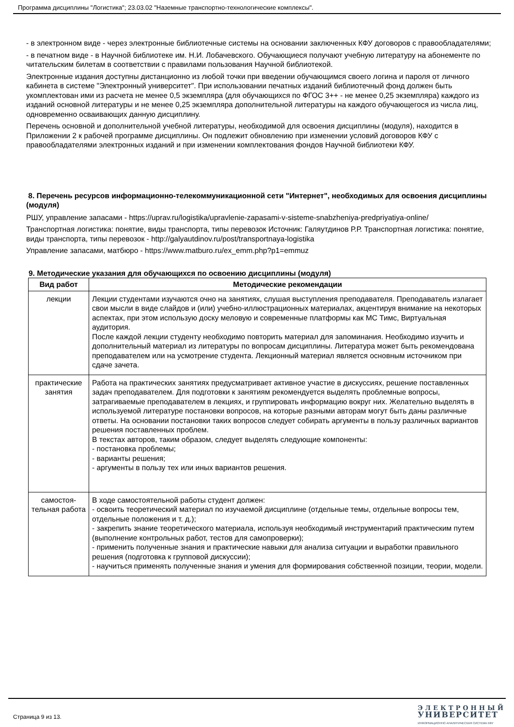Программа дисциплины "Логистика"; 23.03.02 "Наземные транспортно-технологические комплексы".
- в электронном виде - через электронные библиотечные системы на основании заключенных КФУ договоров с правообладателями;
- в печатном виде - в Научной библиотеке им. Н.И. Лобачевского. Обучающиеся получают учебную литературу на абонементе по читательским билетам в соответствии с правилами пользования Научной библиотекой.
Электронные издания доступны дистанционно из любой точки при введении обучающимся своего логина и пароля от личного кабинета в системе "Электронный университет". При использовании печатных изданий библиотечный фонд должен быть укомплектован ими из расчета не менее 0,5 экземпляра (для обучающихся по ФГОС 3++ - не менее 0,25 экземпляра) каждого из изданий основной литературы и не менее 0,25 экземпляра дополнительной литературы на каждого обучающегося из числа лиц, одновременно осваивающих данную дисциплину.
Перечень основной и дополнительной учебной литературы, необходимой для освоения дисциплины (модуля), находится в Приложении 2 к рабочей программе дисциплины. Он подлежит обновлению при изменении условий договоров КФУ с правообладателями электронных изданий и при изменении комплектования фондов Научной библиотеки КФУ.
8. Перечень ресурсов информационно-телекоммуникационной сети "Интернет", необходимых для освоения дисциплины (модуля)
РШУ, управление запасами - https://uprav.ru/logistika/upravlenie-zapasami-v-sisteme-snabzheniya-predpriyatiya-online/
Транспортная логистика: понятие, виды транспорта, типы перевозок Источник: Галяутдинов Р.Р. Транспортная логистика: понятие, виды транспорта, типы перевозок - http://galyautdinov.ru/post/transportnaya-logistika
Управление запасами, матбюро - https://www.matburo.ru/ex_emm.php?p1=emmuz
9. Методические указания для обучающихся по освоению дисциплины (модуля)
| Вид работ | Методические рекомендации |
| --- | --- |
| лекции | Лекции студентами изучаются очно на занятиях, слушая выступления преподавателя. Преподаватель излагает свои мысли в виде слайдов и (или) учебно-иллюстрационных материалах, акцентируя внимание на некоторых аспектах, при этом использую доску меловую и современные платформы как МС Тимс, Виртуальная аудитория. После каждой лекции студенту необходимо повторить материал для запоминания. Необходимо изучить и дополнительный материал из литературы по вопросам дисциплины. Литература может быть рекомендована преподавателем или на усмотрение студента. Лекционный материал является основным источником при сдаче зачета. |
| практические занятия | Работа на практических занятиях предусматривает активное участие в дискуссиях, решение поставленных задач преподавателем. Для подготовки к занятиям рекомендуется выделять проблемные вопросы, затрагиваемые преподавателем в лекциях, и группировать информацию вокруг них. Желательно выделять в используемой литературе постановки вопросов, на которые разными авторам могут быть даны различные ответы. На основании постановки таких вопросов следует собирать аргументы в пользу различных вариантов решения поставленных проблем. В текстах авторов, таким образом, следует выделять следующие компоненты: - постановка проблемы; - варианты решения; - аргументы в пользу тех или иных вариантов решения. |
| самостоя- тельная работа | В ходе самостоятельной работы студент должен: - освоить теоретический материал по изучаемой дисциплине (отдельные темы, отдельные вопросы тем, отдельные положения и т. д.); - закрепить знание теоретического материала, используя необходимый инструментарий практическим путем (выполнение контрольных работ, тестов для самопроверки); - применить полученные знания и практические навыки для анализа ситуации и выработки правильного решения (подготовка к групповой дискуссии); - научиться применять полученные знания и умения для формирования собственной позиции, теории, модели. |
Страница 9 из 13.
ЭЛЕКТРОННЫЙ
УНИВЕРСИТЕТ
ИНФОРМАЦИОННО АНАЛИТИЧЕСКАЯ СИСТЕМА КФУ